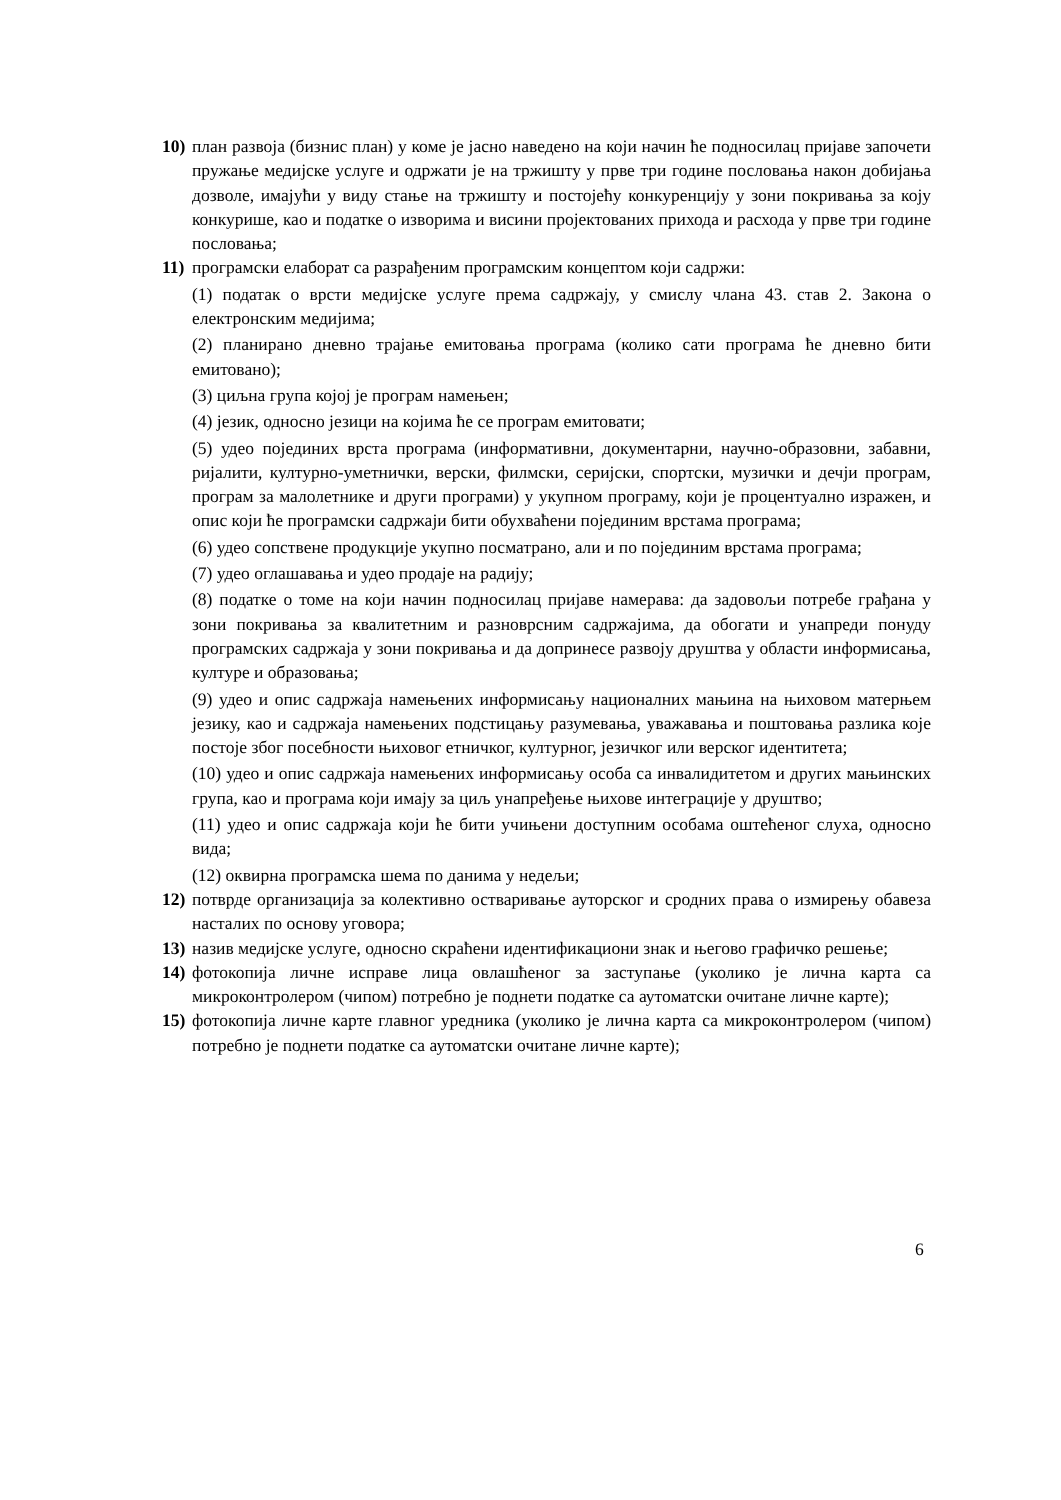10)
план развоја (бизнис план) у коме је јасно наведено на који начин ће подносилац пријаве започети пружање медијске услуге и одржати је на тржишту у прве три године пословања након добијања дозволе, имајући у виду стање на тржишту и постојећу конкуренцију у зони покривања за коју конкурише, као и податке о изворима и висини пројектованих прихода и расхода у прве три године пословања;
11)
програмски елаборат са разрађеним програмским концептом који садржи:
(1) податак о врсти медијске услуге према садржају, у смислу члана 43. став 2. Закона о електронским медијима;
(2) планирано дневно трајање емитовања програма (колико сати програма ће дневно бити емитовано);
(3) циљна група којој је програм намењен;
(4) језик, односно језици на којима ће се програм емитовати;
(5) удео појединих врста програма (информативни, документарни, научно-образовни, забавни, ријалити, културно-уметнички, верски, филмски, серијски, спортски, музички и дечји програм, програм за малолетнике и други програми) у укупном програму, који је процентуално изражен, и опис који ће програмски садржаји бити обухваћени појединим врстама програма;
(6) удео сопствене продукције укупно посматрано, али и по појединим врстама програма;
(7) удео оглашавања и удео продаје на радију;
(8) податке о томе на који начин подносилац пријаве намерава: да задовољи потребе грађана у зони покривања за квалитетним и разноврсним садржајима, да обогати и унапреди понуду програмских садржаја у зони покривања и да допринесе развоју друштва у области информисања, културе и образовања;
(9) удео и опис садржаја намењених информисању националних мањина на њиховом матерњем језику, као и садржаја намењених подстицању разумевања, уважавања и поштовања разлика које постоје због посебности њиховог етничког, културног, језичког или верског идентитета;
(10) удео и опис садржаја намењених информисању особа са инвалидитетом и других мањинских група, као и програма који имају за циљ унапређење њихове интеграције у друштво;
(11) удео и опис садржаја који ће бити учињени доступним особама оштећеног слуха, односно вида;
(12) оквирна програмска шема по данима у недељи;
12)
потврде организација за колективно остваривање ауторског и сродних права о измирењу обавеза насталих по основу уговора;
13)
назив медијске услуге, односно скраћени идентификациони знак и његово графичко решење;
14)
фотокопија личне исправе лица овлашћеног за заступање (уколико је лична карта са микроконтролером (чипом) потребно је поднети податке са аутоматски очитане личне карте);
15)
фотокопија личне карте главног уредника (уколико је лична карта са микроконтролером (чипом) потребно је поднети податке са аутоматски очитане личне карте);
6